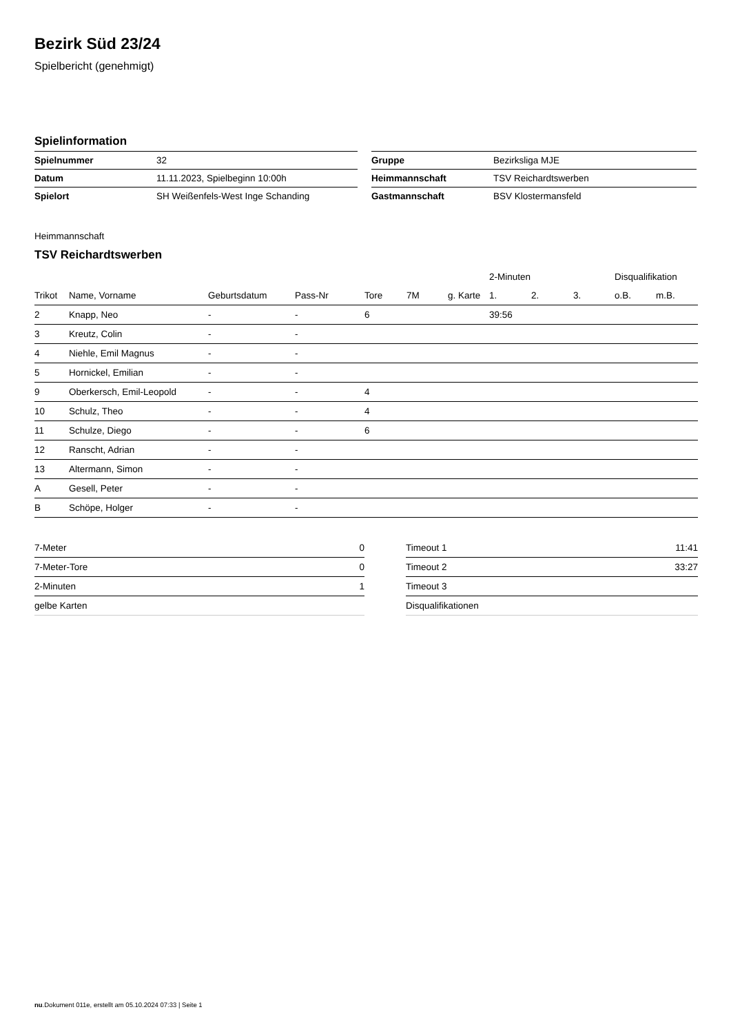Bezirk Süd 23/24
Spielbericht (genehmigt)
Spielinformation
| Spielnummer | 32 | | Gruppe | Bezirksliga MJE |
| Datum | 11.11.2023, Spielbeginn 10:00h | | Heimmannschaft | TSV Reichardtswerben |
| Spielort | SH Weißenfels-West Inge Schanding | | Gastmannschaft | BSV Klostermansfeld |
Heimmannschaft
TSV Reichardtswerben
| | | | | | | | 2-Minuten | | | Disqualifikation | |
| --- | --- | --- | --- | --- | --- | --- | --- | --- | --- | --- | --- |
| Trikot | Name, Vorname | Geburtsdatum | Pass-Nr | Tore | 7M | g. Karte | 1. | 2. | 3. | o.B. | m.B. |
| 2 | Knapp, Neo | - | - | 6 | | | 39:56 | | | | |
| 3 | Kreutz, Colin | - | - | | | | | | | | |
| 4 | Niehle, Emil Magnus | - | - | | | | | | | | |
| 5 | Hornickel, Emilian | - | - | | | | | | | | |
| 9 | Oberkersch, Emil-Leopold | - | - | 4 | | | | | | | |
| 10 | Schulz, Theo | - | - | 4 | | | | | | | |
| 11 | Schulze, Diego | - | - | 6 | | | | | | | |
| 12 | Ranscht, Adrian | - | - | | | | | | | | |
| 13 | Altermann, Simon | - | - | | | | | | | | |
| A | Gesell, Peter | - | - | | | | | | | | |
| B | Schöpe, Holger | - | - | | | | | | | | |
| 7-Meter | 0 |
| 7-Meter-Tore | 0 |
| 2-Minuten | 1 |
| gelbe Karten | |
| Timeout 1 | 11:41 |
| Timeout 2 | 33:27 |
| Timeout 3 | |
| Disqualifikationen | |
nu.Dokument 011e, erstellt am 05.10.2024 07:33 | Seite 1